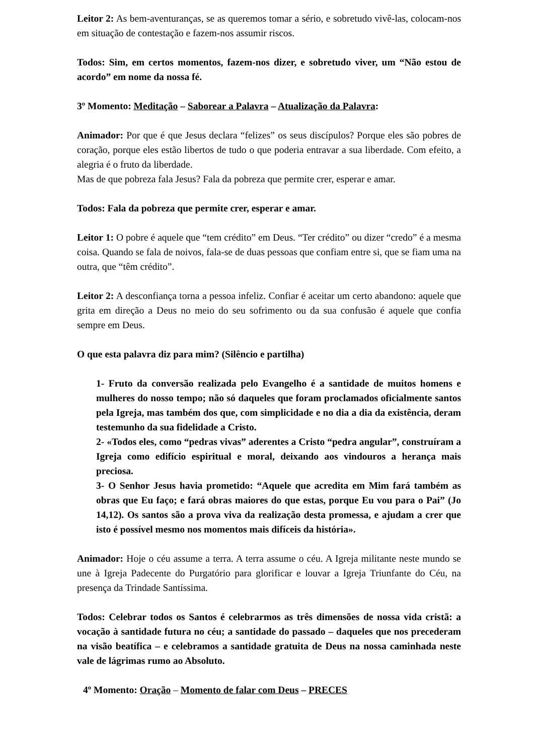Leitor 2: As bem-aventuranças, se as queremos tomar a sério, e sobretudo vivê-las, colocam-nos em situação de contestação e fazem-nos assumir riscos.
Todos: Sim, em certos momentos, fazem-nos dizer, e sobretudo viver, um “Não estou de acordo” em nome da nossa fé.
3º Momento: Meditação – Saborear a Palavra – Atualização da Palavra:
Animador: Por que é que Jesus declara “felizes” os seus discípulos? Porque eles são pobres de coração, porque eles estão libertos de tudo o que poderia entravar a sua liberdade. Com efeito, a alegria é o fruto da liberdade.
Mas de que pobreza fala Jesus? Fala da pobreza que permite crer, esperar e amar.
Todos: Fala da pobreza que permite crer, esperar e amar.
Leitor 1: O pobre é aquele que “tem crédito” em Deus. “Ter crédito” ou dizer “credo” é a mesma coisa. Quando se fala de noivos, fala-se de duas pessoas que confiam entre si, que se fiam uma na outra, que “têm crédito”.
Leitor 2: A desconfiança torna a pessoa infeliz. Confiar é aceitar um certo abandono: aquele que grita em direção a Deus no meio do seu sofrimento ou da sua confusão é aquele que confia sempre em Deus.
O que esta palavra diz para mim? (Silêncio e partilha)
1- Fruto da conversão realizada pelo Evangelho é a santidade de muitos homens e mulheres do nosso tempo; não só daqueles que foram proclamados oficialmente santos pela Igreja, mas também dos que, com simplicidade e no dia a dia da existência, deram testemunho da sua fidelidade a Cristo.
2- «Todos eles, como “pedras vivas” aderentes a Cristo “pedra angular”, construíram a Igreja como edifício espiritual e moral, deixando aos vindouros a herança mais preciosa.
3- O Senhor Jesus havia prometido: “Aquele que acredita em Mim fará também as obras que Eu faço; e fará obras maiores do que estas, porque Eu vou para o Pai” (Jo 14,12). Os santos são a prova viva da realização desta promessa, e ajudam a crer que isto é possível mesmo nos momentos mais difíceis da história».
Animador: Hoje o céu assume a terra. A terra assume o céu. A Igreja militante neste mundo se une à Igreja Padecente do Purgatório para glorificar e louvar a Igreja Triunfante do Céu, na presença da Trindade Santíssima.
Todos: Celebrar todos os Santos é celebrarmos as três dimensões de nossa vida cristã: a vocação à santidade futura no céu; a santidade do passado – daqueles que nos precederam na visão beatífica – e celebramos a santidade gratuita de Deus na nossa caminhada neste vale de lágrimas rumo ao Absoluto.
4º Momento: Oração – Momento de falar com Deus – PRECES